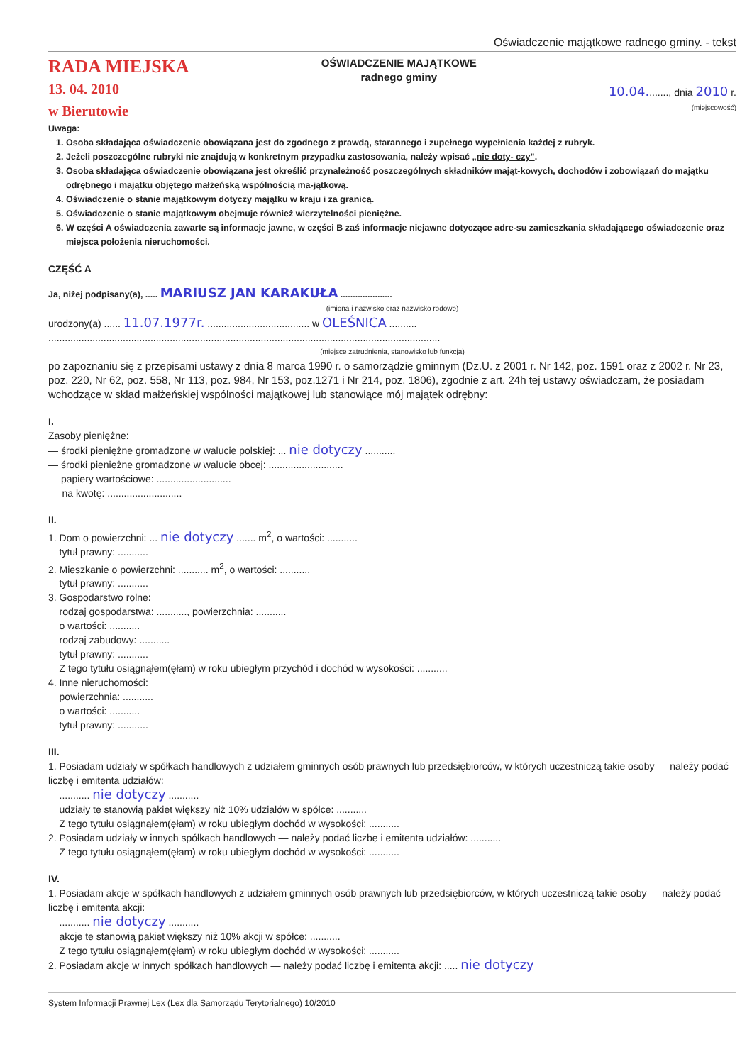Oświadczenie majątkowe radnego gminy. - tekst
RADA MIEJSKA
13. 04. 2010
w Bierutowie
OŚWIADCZENIE MAJĄTKOWE
radnego gminy
10.04........, dnia 2010 r.
(miejscowość)
Uwaga:
1. Osoba składająca oświadczenie obowiązana jest do zgodnego z prawdą, starannego i zupełnego wypełnienia każdej z rubryk.
2. Jeżeli poszczególne rubryki nie znajdują w konkretnym przypadku zastosowania, należy wpisać „nie doty- czy”.
3. Osoba składająca oświadczenie obowiązana jest określić przynależność poszczególnych składników mająt-kowych, dochodów i zobowiązań do majątku odrębnego i majątku objętego małżeńską wspólnością ma-jątkową.
4. Oświadczenie o stanie majątkowym dotyczy majątku w kraju i za granicą.
5. Oświadczenie o stanie majątkowym obejmuje również wierzytelności pieniężne.
6. W części A oświadczenia zawarte są informacje jawne, w części B zaś informacje niejawne dotyczące adre-su zamieszkania składającego oświadczenie oraz miejsca położenia nieruchomości.
CZĘŚĆ A
Ja, niżej podpisany(a), ..... MARIUSZ JAN KARAKUŁA .....................
(imiona i nazwisko oraz nazwisko rodowe)
urodzony(a) ...... 11.07.1977r. ..................................... w OLEŚNICA ..........
..............................................................................................................................................
(miejsce zatrudnienia, stanowisko lub funkcja)
po zapoznaniu się z przepisami ustawy z dnia 8 marca 1990 r. o samorządzie gminnym (Dz.U. z 2001 r. Nr 142, poz. 1591 oraz z 2002 r. Nr 23, poz. 220, Nr 62, poz. 558, Nr 113, poz. 984, Nr 153, poz.1271 i Nr 214, poz. 1806), zgodnie z art. 24h tej ustawy oświadczam, że posiadam wchodzące w skład małżeńskiej wspólności majątkowej lub stanowiące mój majątek odrębny:
I.
Zasoby pieniężne:
— środki pieniężne gromadzone w walucie polskiej: ... nie dotyczy ...........
— środki pieniężne gromadzone w walucie obcej: ...........................
— papiery wartościowe: ...........................
na kwotę: ...........................
II.
1. Dom o powierzchni: ... nie dotyczy ....... m<sup>2</sup>, o wartości: ...........
tytuł prawny: ...........
2. Mieszkanie o powierzchni: ........... m<sup>2</sup>, o wartości: ...........
tytuł prawny: ...........
3. Gospodarstwo rolne:
rodzaj gospodarstwa: ..........., powierzchnia: ...........
o wartości: ...........
rodzaj zabudowy: ...........
tytuł prawny: ...........
Z tego tytułu osiągnąłem(ęłam) w roku ubiegłym przychód i dochód w wysokości: ...........
4. Inne nieruchomości:
powierzchnia: ...........
o wartości: ...........
tytuł prawny: ...........
III.
1. Posiadam udziały w spółkach handlowych z udziałem gminnych osób prawnych lub przedsiębiorców, w których uczestniczą takie osoby — należy podać liczbę i emitenta udziałów:
........... nie dotyczy ...........
udziały te stanowią pakiet większy niż 10% udziałów w spółce: ...........
Z tego tytułu osiągnąłem(ęłam) w roku ubiegłym dochód w wysokości: ...........
2. Posiadam udziały w innych spółkach handlowych — należy podać liczbę i emitenta udziałów: ...........
Z tego tytułu osiągnąłem(ęłam) w roku ubiegłym dochód w wysokości: ...........
IV.
1. Posiadam akcje w spółkach handlowych z udziałem gminnych osób prawnych lub przedsiębiorców, w których uczestniczą takie osoby — należy podać liczbę i emitenta akcji:
........... nie dotyczy ...........
akcje te stanowią pakiet większy niż 10% akcji w spółce: ...........
Z tego tytułu osiągnąłem(ęłam) w roku ubiegłym dochód w wysokości: ...........
2. Posiadam akcje w innych spółkach handlowych — należy podać liczbę i emitenta akcji: ..... nie dotyczy
System Informacji Prawnej Lex (Lex dla Samorządu Terytorialnego) 10/2010